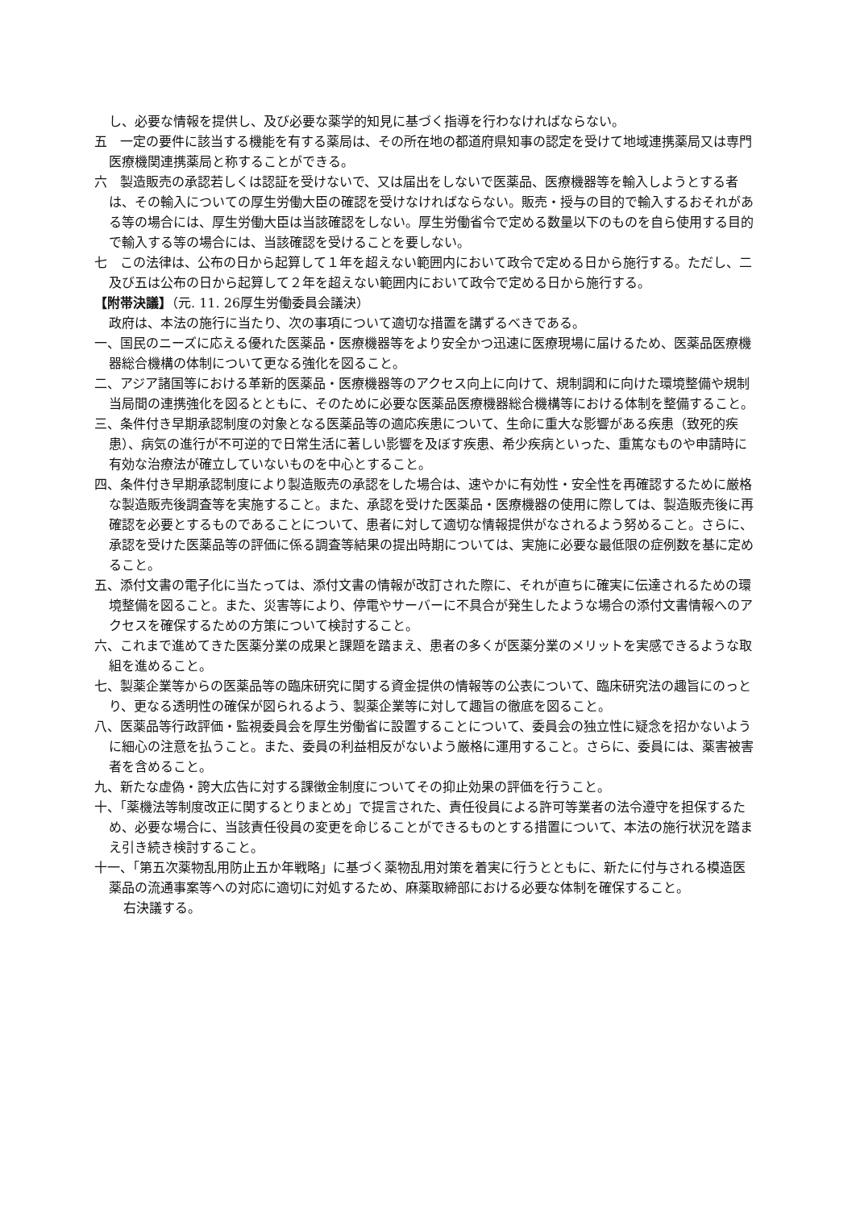し、必要な情報を提供し、及び必要な薬学的知見に基づく指導を行わなければならない。
五　一定の要件に該当する機能を有する薬局は、その所在地の都道府県知事の認定を受けて地域連携薬局又は専門医療機関連携薬局と称することができる。
六　製造販売の承認若しくは認証を受けないで、又は届出をしないで医薬品、医療機器等を輸入しようとする者は、その輸入についての厚生労働大臣の確認を受けなければならない。販売・授与の目的で輸入するおそれがある等の場合には、厚生労働大臣は当該確認をしない。厚生労働省令で定める数量以下のものを自ら使用する目的で輸入する等の場合には、当該確認を受けることを要しない。
七　この法律は、公布の日から起算して１年を超えない範囲内において政令で定める日から施行する。ただし、二及び五は公布の日から起算して２年を超えない範囲内において政令で定める日から施行する。
【附帯決議】（元. 11. 26厚生労働委員会議決）
政府は、本法の施行に当たり、次の事項について適切な措置を講ずるべきである。
一、国民のニーズに応える優れた医薬品・医療機器等をより安全かつ迅速に医療現場に届けるため、医薬品医療機器総合機構の体制について更なる強化を図ること。
二、アジア諸国等における革新的医薬品・医療機器等のアクセス向上に向けて、規制調和に向けた環境整備や規制当局間の連携強化を図るとともに、そのために必要な医薬品医療機器総合機構等における体制を整備すること。
三、条件付き早期承認制度の対象となる医薬品等の適応疾患について、生命に重大な影響がある疾患（致死的疾患）、病気の進行が不可逆的で日常生活に著しい影響を及ぼす疾患、希少疾病といった、重篤なものや申請時に有効な治療法が確立していないものを中心とすること。
四、条件付き早期承認制度により製造販売の承認をした場合は、速やかに有効性・安全性を再確認するために厳格な製造販売後調査等を実施すること。また、承認を受けた医薬品・医療機器の使用に際しては、製造販売後に再確認を必要とするものであることについて、患者に対して適切な情報提供がなされるよう努めること。さらに、承認を受けた医薬品等の評価に係る調査等結果の提出時期については、実施に必要な最低限の症例数を基に定めること。
五、添付文書の電子化に当たっては、添付文書の情報が改訂された際に、それが直ちに確実に伝達されるための環境整備を図ること。また、災害等により、停電やサーバーに不具合が発生したような場合の添付文書情報へのアクセスを確保するための方策について検討すること。
六、これまで進めてきた医薬分業の成果と課題を踏まえ、患者の多くが医薬分業のメリットを実感できるような取組を進めること。
七、製薬企業等からの医薬品等の臨床研究に関する資金提供の情報等の公表について、臨床研究法の趣旨にのっとり、更なる透明性の確保が図られるよう、製薬企業等に対して趣旨の徹底を図ること。
八、医薬品等行政評価・監視委員会を厚生労働省に設置することについて、委員会の独立性に疑念を招かないように細心の注意を払うこと。また、委員の利益相反がないよう厳格に運用すること。さらに、委員には、薬害被害者を含めること。
九、新たな虚偽・誇大広告に対する課徴金制度についてその抑止効果の評価を行うこと。
十、「薬機法等制度改正に関するとりまとめ」で提言された、責任役員による許可等業者の法令遵守を担保するため、必要な場合に、当該責任役員の変更を命じることができるものとする措置について、本法の施行状況を踏まえ引き続き検討すること。
十一、「第五次薬物乱用防止五か年戦略」に基づく薬物乱用対策を着実に行うとともに、新たに付与される模造医薬品の流通事案等への対応に適切に対処するため、麻薬取締部における必要な体制を確保すること。
右決議する。